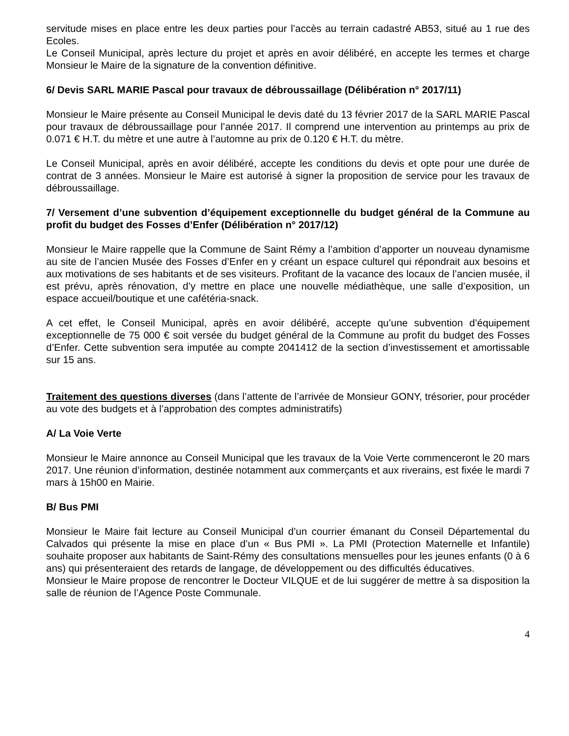servitude mises en place entre les deux parties pour l’accès au terrain cadastré AB53, situé au 1 rue des Ecoles.
Le Conseil Municipal, après lecture du projet et après en avoir délibéré, en accepte les termes et charge Monsieur le Maire de la signature de la convention définitive.
6/ Devis SARL MARIE Pascal pour travaux de débroussaillage (Délibération n° 2017/11)
Monsieur le Maire présente au Conseil Municipal le devis daté du 13 février 2017 de la SARL MARIE Pascal pour travaux de débroussaillage pour l’année 2017. Il comprend une intervention au printemps au prix de 0.071 € H.T. du mètre et une autre à l’automne au prix de 0.120 € H.T. du mètre.
Le Conseil Municipal, après en avoir délibéré, accepte les conditions du devis et opte pour une durée de contrat de 3 années. Monsieur le Maire est autorisé à signer la proposition de service pour les travaux de débroussaillage.
7/ Versement d’une subvention d’équipement exceptionnelle du budget général de la Commune au profit du budget des Fosses d’Enfer (Délibération n° 2017/12)
Monsieur le Maire rappelle que la Commune de Saint Rémy a l’ambition d’apporter un nouveau dynamisme au site de l’ancien Musée des Fosses d’Enfer en y créant un espace culturel qui répondrait aux besoins et aux motivations de ses habitants et de ses visiteurs. Profitant de la vacance des locaux de l’ancien musée, il est prévu, après rénovation, d’y mettre en place une nouvelle médiathèque, une salle d’exposition, un espace accueil/boutique et une cafétéria-snack.
A cet effet, le Conseil Municipal, après en avoir délibéré, accepte qu’une subvention d’équipement exceptionnelle de 75 000 € soit versée du budget général de la Commune au profit du budget des Fosses d’Enfer. Cette subvention sera imputée au compte 2041412 de la section d’investissement et amortissable sur 15 ans.
Traitement des questions diverses (dans l’attente de l’arrivée de Monsieur GONY, trésorier, pour procéder au vote des budgets et à l’approbation des comptes administratifs)
A/ La Voie Verte
Monsieur le Maire annonce au Conseil Municipal que les travaux de la Voie Verte commenceront le 20 mars 2017. Une réunion d’information, destinée notamment aux commerçants et aux riverains, est fixée le mardi 7 mars à 15h00 en Mairie.
B/ Bus PMI
Monsieur le Maire fait lecture au Conseil Municipal d’un courrier émanant du Conseil Départemental du Calvados qui présente la mise en place d’un « Bus PMI ». La PMI (Protection Maternelle et Infantile) souhaite proposer aux habitants de Saint-Rémy des consultations mensuelles pour les jeunes enfants (0 à 6 ans) qui présenteraient des retards de langage, de développement ou des difficultés éducatives.
Monsieur le Maire propose de rencontrer le Docteur VILQUE et de lui suggérer de mettre à sa disposition la salle de réunion de l’Agence Poste Communale.
4